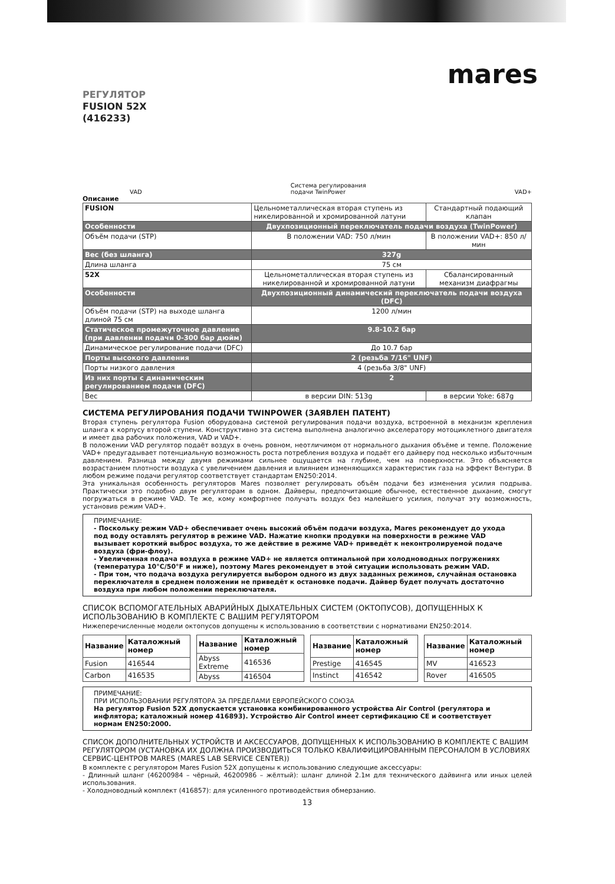mares
РЕГУЛЯТОР
FUSION 52X
(416233)
VAD Система регулирования
подачи TwinPower VAD+
Описание
| FUSION | Цельнометаллическая вторая ступень из никелированной и хромированной латуни | Стандартный подающий клапан |
| Особенности | Двухпозиционный переключатель подачи воздуха (TwinPower) | |
| Объём подачи (STP) | В положении VAD: 750 л/мин | В положении VAD+: 850 л/мин |
| Вес (без шланга) | 327g | |
| Длина шланга | 75 см | |
| 52X | Цельнометаллическая вторая ступень из никелированной и хромированной латуни | Сбалансированный механизм диафрагмы |
| Особенности | Двухпозиционный динамический переключатель подачи воздуха (DFC) | |
| Объём подачи (STP) на выходе шланга длиной 75 см | 1200 л/мин | |
| Статическое промежуточное давление (при давлении подачи 0-300 бар дюйм) | 9.8-10.2 бар | |
| Динамическое регулирование подачи (DFC) | До 10.7 бар | |
| Порты высокого давления | 2 (резьба 7/16" UNF) | |
| Порты низкого давления | 4 (резьба 3/8" UNF) | |
| Из них порты с динамическим регулированием подачи (DFC) | 2 | |
| Вес | в версии DIN: 513g | в версии Yoke: 687g |
СИСТЕМА РЕГУЛИРОВАНИЯ ПОДАЧИ TWINPOWER (ЗАЯВЛЕН ПАТЕНТ)
Вторая ступень регулятора Fusion оборудована системой регулирования подачи воздуха, встроенной в механизм крепления шланга к корпусу второй ступени. Конструктивно эта система выполнена аналогично акселератору мотоциклетного двигателя и имеет два рабочих положения, VAD и VAD+.
В положении VAD регулятор подаёт воздух в очень ровном, неотличимом от нормального дыхания объёме и темпе. Положение VAD+ предугадывает потенциальную возможность роста потребления воздуха и подаёт его дайверу под несколько избыточным давлением. Разница между двумя режимами сильнее ощущается на глубине, чем на поверхности. Это объясняется возрастанием плотности воздуха с увеличением давления и влиянием изменяющихся характеристик газа на эффект Вентури. В любом режиме подачи регулятор соответствует стандартам EN250:2014.
Эта уникальная особенность регуляторов Mares позволяет регулировать объём подачи без изменения усилия подрыва. Практически это подобно двум регуляторам в одном. Дайверы, предпочитающие обычное, естественное дыхание, смогут погружаться в режиме VAD. Те же, кому комфортнее получать воздух без малейшего усилия, получат эту возможность, установив режим VAD+.
ПРИМЕЧАНИЕ:
- Поскольку режим VAD+ обеспечивает очень высокий объём подачи воздуха, Mares рекомендует до ухода под воду оставлять регулятор в режиме VAD. Нажатие кнопки продувки на поверхности в режиме VAD вызывает короткий выброс воздуха, то же действие в режиме VAD+ приведёт к неконтролируемой подаче воздуха (фри-флоу).
- Увеличенная подача воздуха в режиме VAD+ не является оптимальной при холодноводных погружениях (температура 10°C/50°F и ниже), поэтому Mares рекомендует в этой ситуации использовать режим VAD.
- При том, что подача воздуха регулируется выбором одного из двух заданных режимов, случайная остановка переключателя в среднем положении не приведёт к остановке подачи. Дайвер будет получать достаточно воздуха при любом положении переключателя.
СПИСОК ВСПОМОГАТЕЛЬНЫХ АВАРИЙНЫХ ДЫХАТЕЛЬНЫХ СИСТЕМ (ОКТОПУСОВ), ДОПУЩЕННЫХ К ИСПОЛЬЗОВАНИЮ В КОМПЛЕКТЕ С ВАШИМ РЕГУЛЯТОРОМ
Нижеперечисленные модели октопусов допущены к использованию в соответствии с нормативами EN250:2014.
| Название | Каталожный номер |
| --- | --- |
| Fusion | 416544 |
| Carbon | 416535 |
| Название | Каталожный номер |
| --- | --- |
| Abyss Extreme | 416536 |
| Abyss | 416504 |
| Название | Каталожный номер |
| --- | --- |
| Prestige | 416545 |
| Instinct | 416542 |
| Название | Каталожный номер |
| --- | --- |
| MV | 416523 |
| Rover | 416505 |
ПРИМЕЧАНИЕ:
ПРИ ИСПОЛЬЗОВАНИИ РЕГУЛЯТОРА ЗА ПРЕДЕЛАМИ ЕВРОПЕЙСКОГО СОЮЗА
На регулятор Fusion 52X допускается установка комбинированного устройства Air Control (регулятора и инфлятора; каталожный номер 416893). Устройство Air Control имеет сертификацию CE и соответствует нормам EN250:2000.
СПИСОК ДОПОЛНИТЕЛЬНЫХ УСТРОЙСТВ И АКСЕССУАРОВ, ДОПУЩЕННЫХ К ИСПОЛЬЗОВАНИЮ В КОМПЛЕКТЕ С ВАШИМ РЕГУЛЯТОРОМ (УСТАНОВКА ИХ ДОЛЖНА ПРОИЗВОДИТЬСЯ ТОЛЬКО КВАЛИФИЦИРОВАННЫМ ПЕРСОНАЛОМ В УСЛОВИЯХ СЕРВИС-ЦЕНТРОВ MARES (MARES LAB SERVICE CENTER))
В комплекте с регулятором Mares Fusion 52X допущены к использованию следующие аксессуары:
- Длинный шланг (46200984 – чёрный, 46200986 – жёлтый): шланг длиной 2.1м для технического дайвинга или иных целей использования.
- Холодноводный комплект (416857): для усиленного противодействия обмерзанию.
13